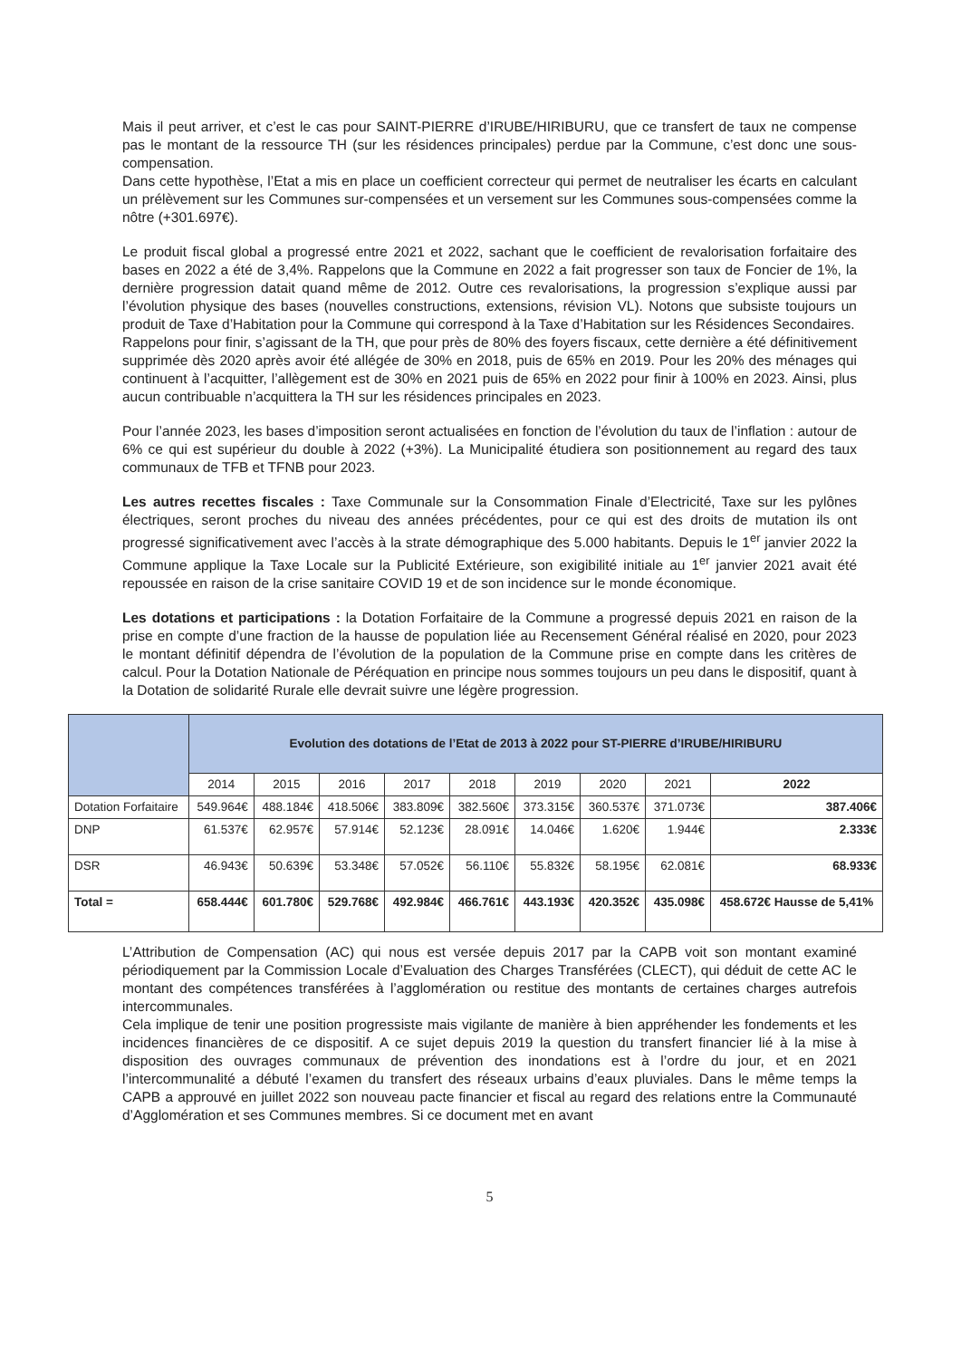Mais il peut arriver, et c’est le cas pour SAINT-PIERRE d’IRUBE/HIRIBURU, que ce transfert de taux ne compense pas le montant de la ressource TH (sur les résidences principales) perdue par la Commune, c’est donc une sous-compensation.
Dans cette hypothèse, l’Etat a mis en place un coefficient correcteur qui permet de neutraliser les écarts en calculant un prélèvement sur les Communes sur-compensées et un versement sur les Communes sous-compensées comme la nôtre (+301.697€).
Le produit fiscal global a progressé entre 2021 et 2022, sachant que le coefficient de revalorisation forfaitaire des bases en 2022 a été de 3,4%. Rappelons que la Commune en 2022 a fait progresser son taux de Foncier de 1%, la dernière progression datait quand même de 2012. Outre ces revalorisations, la progression s’explique aussi par l’évolution physique des bases (nouvelles constructions, extensions, révision VL). Notons que subsiste toujours un produit de Taxe d’Habitation pour la Commune qui correspond à la Taxe d’Habitation sur les Résidences Secondaires.
Rappelons pour finir, s’agissant de la TH, que pour près de 80% des foyers fiscaux, cette dernière a été définitivement supprimée dès 2020 après avoir été allégée de 30% en 2018, puis de 65% en 2019. Pour les 20% des ménages qui continuent à l’acquitter, l’allègement est de 30% en 2021 puis de 65% en 2022 pour finir à 100% en 2023. Ainsi, plus aucun contribuable n’acquittera la TH sur les résidences principales en 2023.
Pour l’année 2023, les bases d’imposition seront actualisées en fonction de l’évolution du taux de l’inflation : autour de 6% ce qui est supérieur du double à 2022 (+3%). La Municipalité étudiera son positionnement au regard des taux communaux de TFB et TFNB pour 2023.
Les autres recettes fiscales : Taxe Communale sur la Consommation Finale d’Electricité, Taxe sur les pylônes électriques, seront proches du niveau des années précédentes, pour ce qui est des droits de mutation ils ont progressé significativement avec l’accès à la strate démographique des 5.000 habitants. Depuis le 1<sup>er</sup> janvier 2022 la Commune applique la Taxe Locale sur la Publicité Extérieure, son exigibilité initiale au 1<sup>er</sup> janvier 2021 avait été repoussée en raison de la crise sanitaire COVID 19 et de son incidence sur le monde économique.
Les dotations et participations : la Dotation Forfaitaire de la Commune a progressé depuis 2021 en raison de la prise en compte d’une fraction de la hausse de population liée au Recensement Général réalisé en 2020, pour 2023 le montant définitif dépendra de l’évolution de la population de la Commune prise en compte dans les critères de calcul. Pour la Dotation Nationale de Péréquation en principe nous sommes toujours un peu dans le dispositif, quant à la Dotation de solidarité Rurale elle devrait suivre une légère progression.
| | Evolution des dotations de l’Etat de 2013 à 2022 pour ST-PIERRE d’IRUBE/HIRIBURU | | | | | | | | |
| --- | --- | --- | --- | --- | --- | --- | --- | --- | --- |
| | 2014 | 2015 | 2016 | 2017 | 2018 | 2019 | 2020 | 2021 | 2022 |
| Dotation Forfaitaire | 549.964€ | 488.184€ | 418.506€ | 383.809€ | 382.560€ | 373.315€ | 360.537€ | 371.073€ | 387.406€ |
| DNP | 61.537€ | 62.957€ | 57.914€ | 52.123€ | 28.091€ | 14.046€ | 1.620€ | 1.944€ | 2.333€ |
| DSR | 46.943€ | 50.639€ | 53.348€ | 57.052€ | 56.110€ | 55.832€ | 58.195€ | 62.081€ | 68.933€ |
| Total = | 658.444€ | 601.780€ | 529.768€ | 492.984€ | 466.761€ | 443.193€ | 420.352€ | 435.098€ | 458.672€ Hausse de 5,41% |
L’Attribution de Compensation (AC) qui nous est versée depuis 2017 par la CAPB voit son montant examiné périodiquement par la Commission Locale d’Evaluation des Charges Transférées (CLECT), qui déduit de cette AC le montant des compétences transférées à l’agglomération ou restitue des montants de certaines charges autrefois intercommunales.
Cela implique de tenir une position progressiste mais vigilante de manière à bien appréhender les fondements et les incidences financières de ce dispositif. A ce sujet depuis 2019 la question du transfert financier lié à la mise à disposition des ouvrages communaux de prévention des inondations est à l’ordre du jour, et en 2021 l’intercommunalité a débuté l’examen du transfert des réseaux urbains d’eaux pluviales. Dans le même temps la CAPB a approuvé en juillet 2022 son nouveau pacte financier et fiscal au regard des relations entre la Communauté d’Agglomération et ses Communes membres. Si ce document met en avant
5